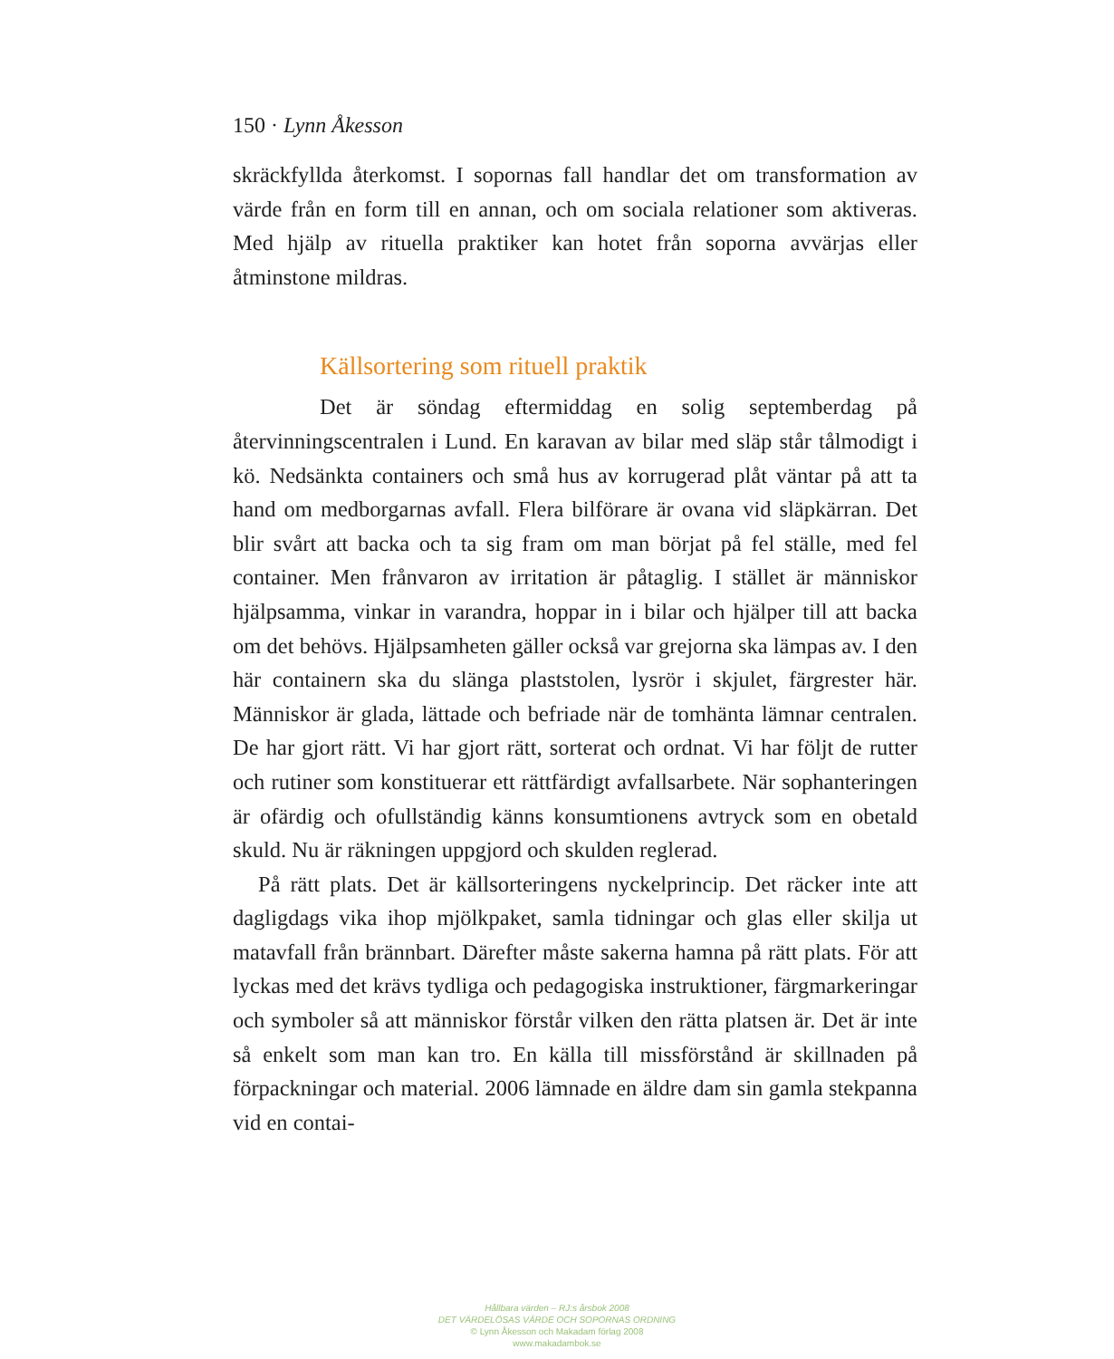150 · Lynn Åkesson
skräckfyllda återkomst. I sopornas fall handlar det om transformation av värde från en form till en annan, och om sociala relationer som aktiveras. Med hjälp av rituella praktiker kan hotet från soporna avvärjas eller åtminstone mildras.
Källsortering som rituell praktik
Det är söndag eftermiddag en solig septemberdag på återvinningscentralen i Lund. En karavan av bilar med släp står tålmodigt i kö. Nedsänkta containers och små hus av korrugerad plåt väntar på att ta hand om medborgarnas avfall. Flera bilförare är ovana vid släpkärran. Det blir svårt att backa och ta sig fram om man börjat på fel ställe, med fel container. Men frånvaron av irritation är påtaglig. I stället är människor hjälpsamma, vinkar in varandra, hoppar in i bilar och hjälper till att backa om det behövs. Hjälpsamheten gäller också var grejorna ska lämpas av. I den här containern ska du slänga plaststolen, lysrör i skjulet, färgrester här. Människor är glada, lättade och befriade när de tomhänta lämnar centralen. De har gjort rätt. Vi har gjort rätt, sorterat och ordnat. Vi har följt de rutter och rutiner som konstituerar ett rättfärdigt avfallsarbete. När sophanteringen är ofärdig och ofullständig känns konsumtionens avtryck som en obetald skuld. Nu är räkningen uppgjord och skulden reglerad.
På rätt plats. Det är källsorteringens nyckelprincip. Det räcker inte att dagligdags vika ihop mjölkpaket, samla tidningar och glas eller skilja ut matavfall från brännbart. Därefter måste sakerna hamna på rätt plats. För att lyckas med det krävs tydliga och pedagogiska instruktioner, färgmarkeringar och symboler så att människor förstår vilken den rätta platsen är. Det är inte så enkelt som man kan tro. En källa till missförstånd är skillnaden på förpackningar och material. 2006 lämnade en äldre dam sin gamla stekpanna vid en contai-
Hållbara värden – RJ:s årsbok 2008
DET VÄRDELÖSAS VÄRDE OCH SOPORNAS ORDNING
© Lynn Åkesson och Makadam förlag 2008
www.makadambok.se